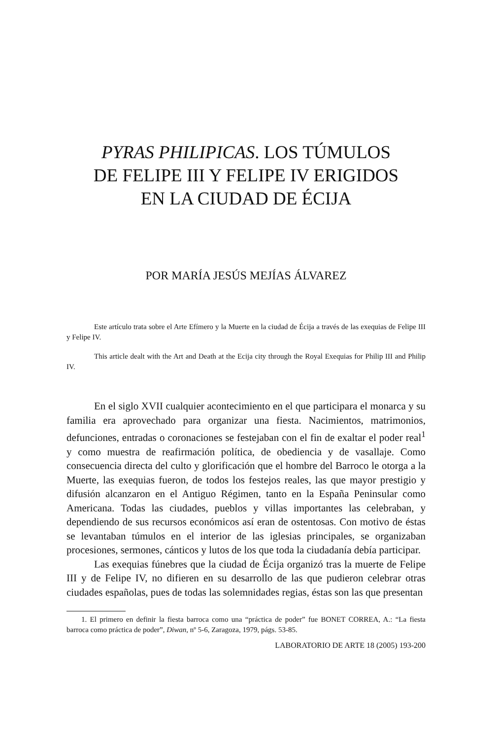PYRAS PHILIPICAS. LOS TÚMULOS
DE FELIPE III Y FELIPE IV ERIGIDOS
EN LA CIUDAD DE ÉCIJA
POR MARÍA JESÚS MEJÍAS ÁLVAREZ
Este artículo trata sobre el Arte Efímero y la Muerte en la ciudad de Écija a través de las exequias de Felipe III y Felipe IV.
This article dealt with the Art and Death at the Ecija city through the Royal Exequias for Philip III and Philip IV.
En el siglo XVII cualquier acontecimiento en el que participara el monarca y su familia era aprovechado para organizar una fiesta. Nacimientos, matrimonios, defunciones, entradas o coronaciones se festejaban con el fin de exaltar el poder real<sup>1</sup> y como muestra de reafirmación política, de obediencia y de vasallaje. Como consecuencia directa del culto y glorificación que el hombre del Barroco le otorga a la Muerte, las exequias fueron, de todos los festejos reales, las que mayor prestigio y difusión alcanzaron en el Antiguo Régimen, tanto en la España Peninsular como Americana. Todas las ciudades, pueblos y villas importantes las celebraban, y dependiendo de sus recursos económicos así eran de ostentosas. Con motivo de éstas se levantaban túmulos en el interior de las iglesias principales, se organizaban procesiones, sermones, cánticos y lutos de los que toda la ciudadanía debía participar.
Las exequias fúnebres que la ciudad de Écija organizó tras la muerte de Felipe III y de Felipe IV, no difieren en su desarrollo de las que pudieron celebrar otras ciudades españolas, pues de todas las solemnidades regias, éstas son las que presentan
1. El primero en definir la fiesta barroca como una “práctica de poder” fue BONET CORREA, A.: “La fiesta barroca como práctica de poder”, Diwan, nº 5-6, Zaragoza, 1979, págs. 53-85.
LABORATORIO DE ARTE 18 (2005) 193-200